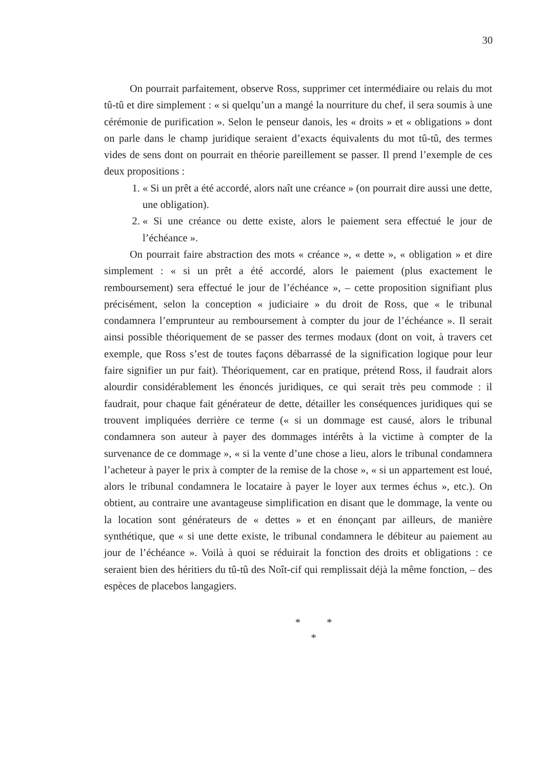30
On pourrait parfaitement, observe Ross, supprimer cet intermédiaire ou relais du mot tû-tû et dire simplement : « si quelqu’un a mangé la nourriture du chef, il sera soumis à une cérémonie de purification ». Selon le penseur danois, les « droits » et « obligations » dont on parle dans le champ juridique seraient d’exacts équivalents du mot tû-tû, des termes vides de sens dont on pourrait en théorie pareillement se passer. Il prend l’exemple de ces deux propositions :
1. « Si un prêt a été accordé, alors naît une créance » (on pourrait dire aussi une dette, une obligation).
2. « Si une créance ou dette existe, alors le paiement sera effectué le jour de l’échéance ».
On pourrait faire abstraction des mots « créance », « dette », « obligation » et dire simplement : « si un prêt a été accordé, alors le paiement (plus exactement le remboursement) sera effectué le jour de l’échéance », – cette proposition signifiant plus précisément, selon la conception « judiciaire » du droit de Ross, que « le tribunal condamnera l’emprunteur au remboursement à compter du jour de l’échéance ». Il serait ainsi possible théoriquement de se passer des termes modaux (dont on voit, à travers cet exemple, que Ross s’est de toutes façons débarrassé de la signification logique pour leur faire signifier un pur fait). Théoriquement, car en pratique, prétend Ross, il faudrait alors alourdir considérablement les énoncés juridiques, ce qui serait très peu commode : il faudrait, pour chaque fait générateur de dette, détailler les conséquences juridiques qui se trouvent impliquées derrière ce terme (« si un dommage est causé, alors le tribunal condamnera son auteur à payer des dommages intérêts à la victime à compter de la survenance de ce dommage », « si la vente d’une chose a lieu, alors le tribunal condamnera l’acheteur à payer le prix à compter de la remise de la chose », « si un appartement est loué, alors le tribunal condamnera le locataire à payer le loyer aux termes échus », etc.). On obtient, au contraire une avantageuse simplification en disant que le dommage, la vente ou la location sont générateurs de « dettes » et en énonçant par ailleurs, de manière synthétique, que « si une dette existe, le tribunal condamnera le débiteur au paiement au jour de l’échéance ». Voilà à quoi se réduirait la fonction des droits et obligations : ce seraient bien des héritiers du tû-tû des Noît-cif qui remplissait déjà la même fonction, – des espèces de placebos langagiers.
* *
*